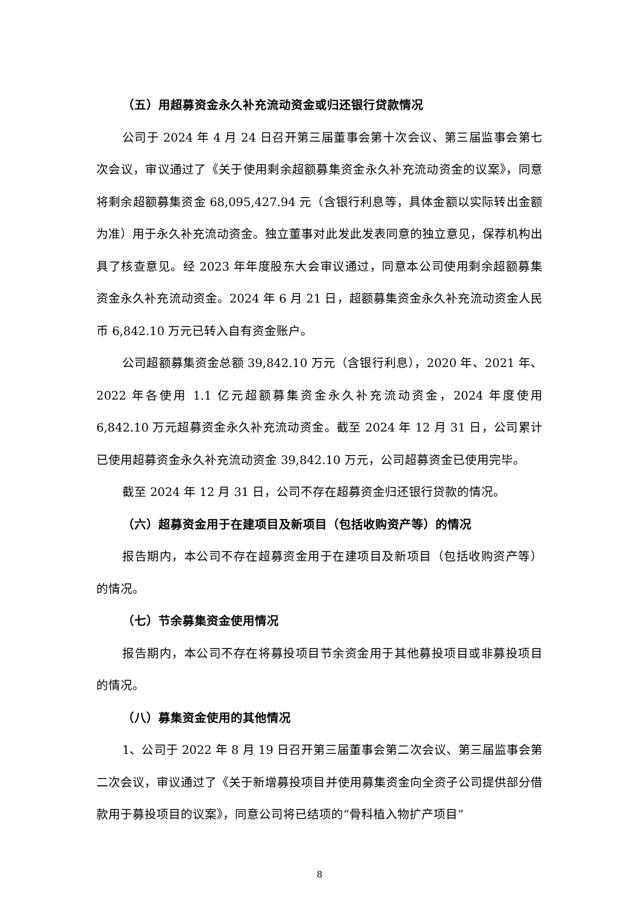（五）用超募资金永久补充流动资金或归还银行贷款情况
公司于 2024 年 4 月 24 日召开第三届董事会第十次会议、第三届监事会第七次会议，审议通过了《关于使用剩余超额募集资金永久补充流动资金的议案》，同意将剩余超额募集资金 68,095,427.94 元（含银行利息等，具体金额以实际转出金额为准）用于永久补充流动资金。独立董事对此发此发表同意的独立意见，保荐机构出具了核查意见。经 2023 年年度股东大会审议通过，同意本公司使用剩余超额募集资金永久补充流动资金。2024 年 6 月 21 日，超额募集资金永久补充流动资金人民币 6,842.10 万元已转入自有资金账户。
公司超额募集资金总额 39,842.10 万元（含银行利息），2020 年、2021 年、2022 年各使用 1.1 亿元超额募集资金永久补充流动资金，2024 年度使用 6,842.10 万元超募资金永久补充流动资金。截至 2024 年 12 月 31 日，公司累计已使用超募资金永久补充流动资金 39,842.10 万元，公司超募资金已使用完毕。
截至 2024 年 12 月 31 日，公司不存在超募资金归还银行贷款的情况。
（六）超募资金用于在建项目及新项目（包括收购资产等）的情况
报告期内，本公司不存在超募资金用于在建项目及新项目（包括收购资产等）的情况。
（七）节余募集资金使用情况
报告期内，本公司不存在将募投项目节余资金用于其他募投项目或非募投项目的情况。
（八）募集资金使用的其他情况
1、公司于 2022 年 8 月 19 日召开第三届董事会第二次会议、第三届监事会第二次会议，审议通过了《关于新增募投项目并使用募集资金向全资子公司提供部分借款用于募投项目的议案》，同意公司将已结项的“骨科植入物扩产项目”
8